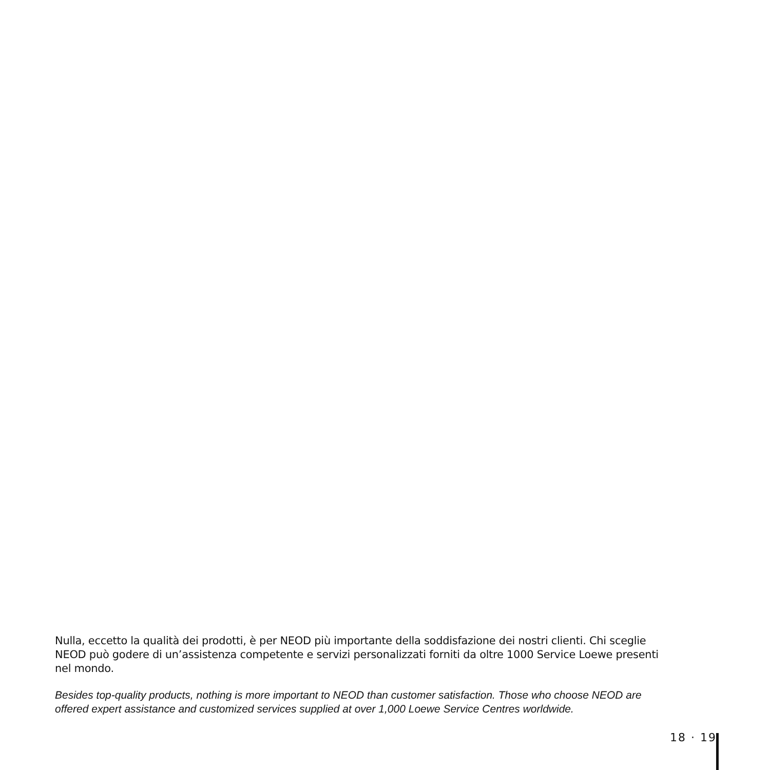Nulla, eccetto la qualità dei prodotti, è per NEOD più importante della soddisfazione dei nostri clienti. Chi sceglie NEOD può godere di un’assistenza competente e servizi personalizzati forniti da oltre 1000 Service Loewe presenti nel mondo.
Besides top-quality products, nothing is more important to NEOD than customer satisfaction. Those who choose NEOD are offered expert assistance and customized services supplied at over 1,000 Loewe Service Centres worldwide.
18 · 19